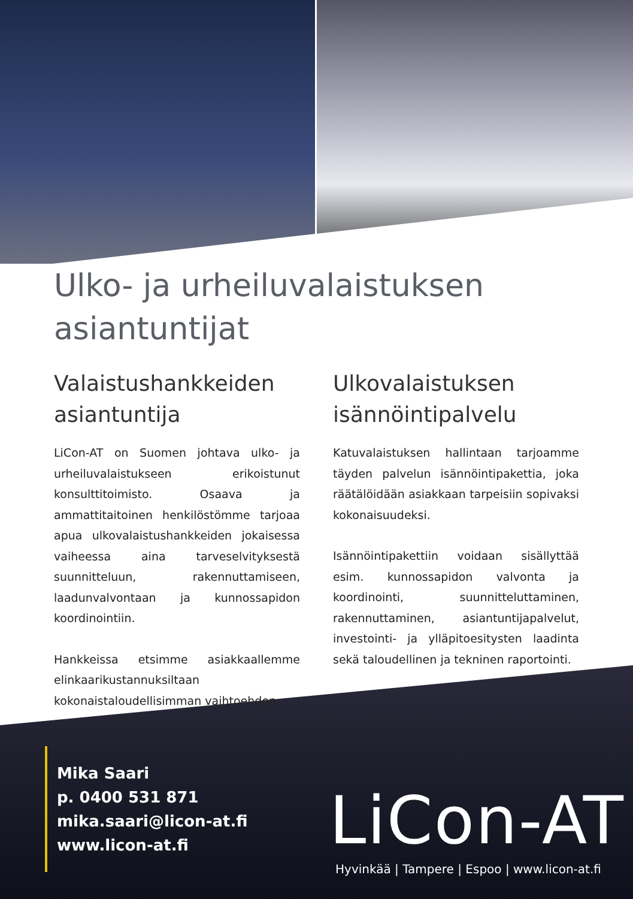Ulko- ja urheiluvalaistuksen asiantuntijat
Valaistushankkeiden asiantuntija
LiCon-AT on Suomen johtava ulko- ja urheiluvalaistukseen erikoistunut konsulttitoimisto. Osaava ja ammattitaitoinen henkilöstömme tarjoaa apua ulkovalaistushankkeiden jokaisessa vaiheessa aina tarveselvityksestä suunnitteluun, rakennuttamiseen, laadunvalvontaan ja kunnossapidon koordinointiin.
Hankkeissa etsimme asiakkaallemme elinkaarikustannuksiltaan kokonaistaloudellisimman vaihtoehdon.
Ulkovalaistuksen isännöintipalvelu
Katuvalaistuksen hallintaan tarjoamme täyden palvelun isännöintipakettia, joka räätälöidään asiakkaan tarpeisiin sopivaksi kokonaisuudeksi.
Isännöintipakettiin voidaan sisällyttää esim. kunnossapidon valvonta ja koordinointi, suunnitteluttaminen, rakennuttaminen, asiantuntijapalvelut, investointi- ja ylläpitoesitysten laadinta sekä taloudellinen ja tekninen raportointi.
Mika Saari
p. 0400 531 871
mika.saari@licon-at.fi
www.licon-at.fi
LiCon-AT
Hyvinkää | Tampere | Espoo | www.licon-at.fi